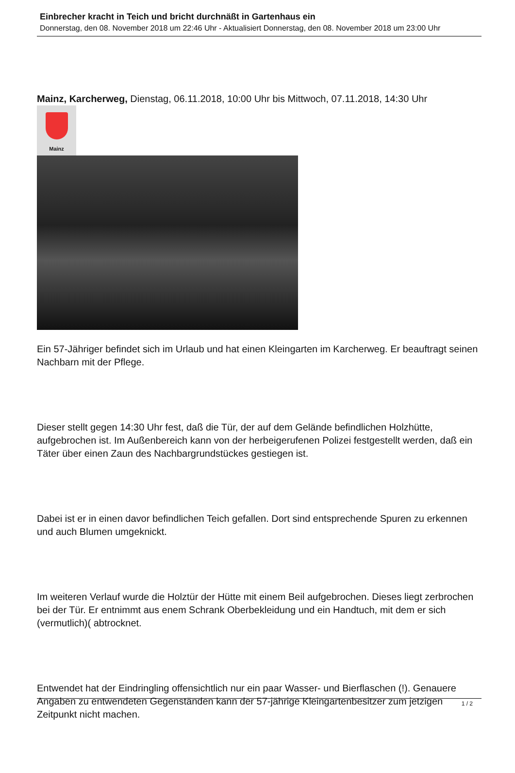Einbrecher kracht in Teich und bricht durchnäßt in Gartenhaus ein
Donnerstag, den 08. November 2018 um 22:46 Uhr - Aktualisiert Donnerstag, den 08. November 2018 um 23:00 Uhr
Mainz, Karcherweg, Dienstag, 06.11.2018, 10:00 Uhr bis Mittwoch, 07.11.2018, 14:30 Uhr
Mainz
Ein 57-Jähriger befindet sich im Urlaub und hat einen Kleingarten im Karcherweg. Er beauftragt seinen Nachbarn mit der Pflege.
Dieser stellt gegen 14:30 Uhr fest, daß die Tür, der auf dem Gelände befindlichen Holzhütte, aufgebrochen ist. Im Außenbereich kann von der herbeigerufenen Polizei festgestellt werden, daß ein Täter über einen Zaun des Nachbargrundstückes gestiegen ist.
Dabei ist er in einen davor befindlichen Teich gefallen. Dort sind entsprechende Spuren zu erkennen und auch Blumen umgeknickt.
Im weiteren Verlauf wurde die Holztür der Hütte mit einem Beil aufgebrochen. Dieses liegt zerbrochen bei der Tür. Er entnimmt aus enem Schrank Oberbekleidung und ein Handtuch, mit dem er sich (vermutlich)( abtrocknet.
Entwendet hat der Eindringling offensichtlich nur ein paar Wasser- und Bierflaschen (!). Genauere Angaben zu entwendeten Gegenständen kann der 57-jährige Kleingartenbesitzer zum jetzigen Zeitpunkt nicht machen.
1 / 2